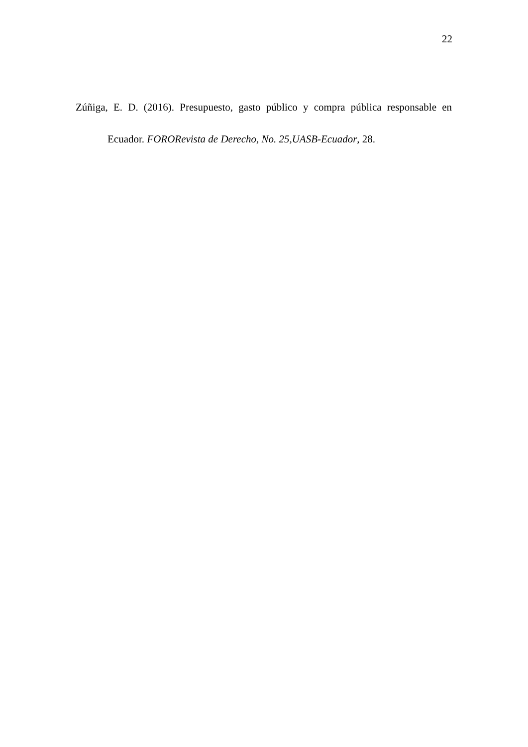22
Zúñiga, E. D. (2016). Presupuesto, gasto público y compra pública responsable en Ecuador. FORORevista de Derecho, No. 25,UASB-Ecuador, 28.